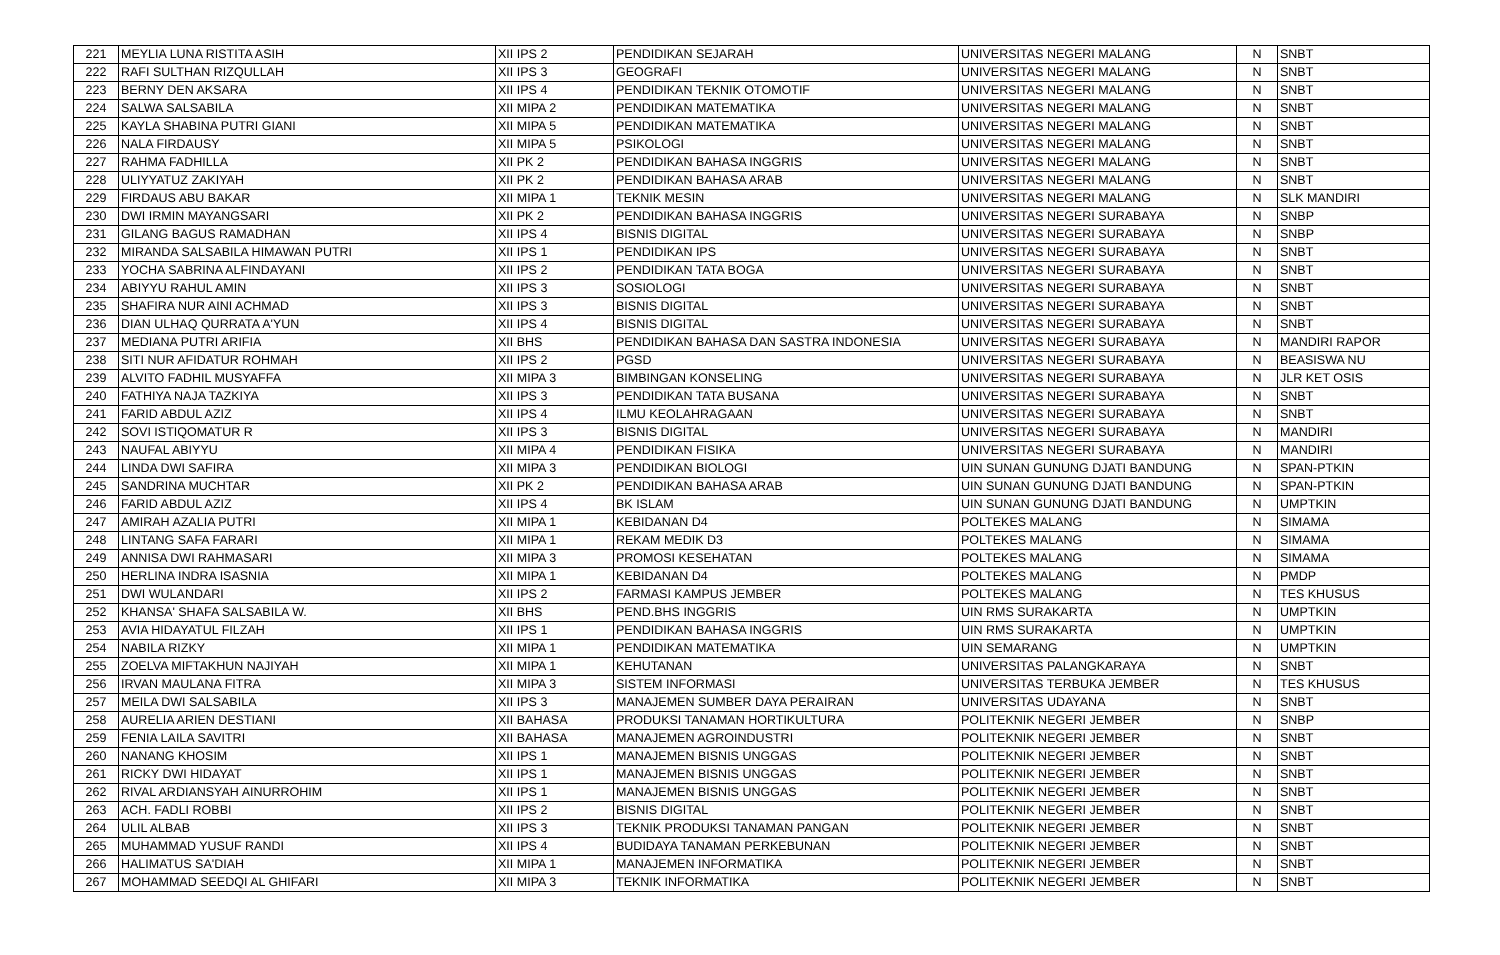| 221 | MEYLIA LUNA RISTITA ASIH | XII IPS 2 | PENDIDIKAN SEJARAH | UNIVERSITAS NEGERI MALANG | N | SNBT |
| 222 | RAFI SULTHAN RIZQULLAH | XII IPS 3 | GEOGRAFI | UNIVERSITAS NEGERI MALANG | N | SNBT |
| 223 | BERNY DEN AKSARA | XII IPS 4 | PENDIDIKAN TEKNIK OTOMOTIF | UNIVERSITAS NEGERI MALANG | N | SNBT |
| 224 | SALWA SALSABILA | XII MIPA 2 | PENDIDIKAN MATEMATIKA | UNIVERSITAS NEGERI MALANG | N | SNBT |
| 225 | KAYLA SHABINA PUTRI GIANI | XII MIPA 5 | PENDIDIKAN MATEMATIKA | UNIVERSITAS NEGERI MALANG | N | SNBT |
| 226 | NALA FIRDAUSY | XII MIPA 5 | PSIKOLOGI | UNIVERSITAS NEGERI MALANG | N | SNBT |
| 227 | RAHMA FADHILLA | XII PK 2 | PENDIDIKAN BAHASA INGGRIS | UNIVERSITAS NEGERI MALANG | N | SNBT |
| 228 | ULIYYATUZ ZAKIYAH | XII PK 2 | PENDIDIKAN BAHASA ARAB | UNIVERSITAS NEGERI MALANG | N | SNBT |
| 229 | FIRDAUS ABU BAKAR | XII MIPA 1 | TEKNIK MESIN | UNIVERSITAS NEGERI MALANG | N | SLK MANDIRI |
| 230 | DWI IRMIN MAYANGSARI | XII PK 2 | PENDIDIKAN BAHASA INGGRIS | UNIVERSITAS NEGERI SURABAYA | N | SNBP |
| 231 | GILANG BAGUS RAMADHAN | XII IPS 4 | BISNIS DIGITAL | UNIVERSITAS NEGERI SURABAYA | N | SNBP |
| 232 | MIRANDA SALSABILA HIMAWAN PUTRI | XII IPS 1 | PENDIDIKAN IPS | UNIVERSITAS NEGERI SURABAYA | N | SNBT |
| 233 | YOCHA SABRINA ALFINDAYANI | XII IPS 2 | PENDIDIKAN TATA BOGA | UNIVERSITAS NEGERI SURABAYA | N | SNBT |
| 234 | ABIYYU RAHUL AMIN | XII IPS 3 | SOSIOLOGI | UNIVERSITAS NEGERI SURABAYA | N | SNBT |
| 235 | SHAFIRA NUR AINI ACHMAD | XII IPS 3 | BISNIS DIGITAL | UNIVERSITAS NEGERI SURABAYA | N | SNBT |
| 236 | DIAN ULHAQ QURRATA A'YUN | XII IPS 4 | BISNIS DIGITAL | UNIVERSITAS NEGERI SURABAYA | N | SNBT |
| 237 | MEDIANA PUTRI ARIFIA | XII BHS | PENDIDIKAN BAHASA DAN SASTRA INDONESIA | UNIVERSITAS NEGERI SURABAYA | N | MANDIRI RAPOR |
| 238 | SITI NUR AFIDATUR ROHMAH | XII IPS 2 | PGSD | UNIVERSITAS NEGERI SURABAYA | N | BEASISWA NU |
| 239 | ALVITO FADHIL MUSYAFFA | XII MIPA 3 | BIMBINGAN KONSELING | UNIVERSITAS NEGERI SURABAYA | N | JLR KET OSIS |
| 240 | FATHIYA NAJA TAZKIYA | XII IPS 3 | PENDIDIKAN TATA BUSANA | UNIVERSITAS NEGERI SURABAYA | N | SNBT |
| 241 | FARID ABDUL AZIZ | XII IPS 4 | ILMU KEOLAHRAGAAN | UNIVERSITAS NEGERI SURABAYA | N | SNBT |
| 242 | SOVI ISTIQOMATUR R | XII IPS 3 | BISNIS DIGITAL | UNIVERSITAS NEGERI SURABAYA | N | MANDIRI |
| 243 | NAUFAL ABIYYU | XII MIPA 4 | PENDIDIKAN FISIKA | UNIVERSITAS NEGERI SURABAYA | N | MANDIRI |
| 244 | LINDA DWI SAFIRA | XII MIPA 3 | PENDIDIKAN BIOLOGI | UIN SUNAN GUNUNG DJATI BANDUNG | N | SPAN-PTKIN |
| 245 | SANDRINA MUCHTAR | XII PK 2 | PENDIDIKAN BAHASA ARAB | UIN SUNAN GUNUNG DJATI BANDUNG | N | SPAN-PTKIN |
| 246 | FARID ABDUL AZIZ | XII IPS 4 | BK ISLAM | UIN SUNAN GUNUNG DJATI BANDUNG | N | UMPTKIN |
| 247 | AMIRAH AZALIA PUTRI | XII MIPA 1 | KEBIDANAN D4 | POLTEKES MALANG | N | SIMAMA |
| 248 | LINTANG SAFA FARARI | XII MIPA 1 | REKAM MEDIK D3 | POLTEKES MALANG | N | SIMAMA |
| 249 | ANNISA DWI RAHMASARI | XII MIPA 3 | PROMOSI KESEHATAN | POLTEKES MALANG | N | SIMAMA |
| 250 | HERLINA INDRA ISASNIA | XII MIPA 1 | KEBIDANAN D4 | POLTEKES MALANG | N | PMDP |
| 251 | DWI WULANDARI | XII IPS 2 | FARMASI KAMPUS JEMBER | POLTEKES MALANG | N | TES KHUSUS |
| 252 | KHANSA' SHAFA SALSABILA W. | XII BHS | PEND.BHS INGGRIS | UIN RMS SURAKARTA | N | UMPTKIN |
| 253 | AVIA HIDAYATUL FILZAH | XII IPS 1 | PENDIDIKAN BAHASA INGGRIS | UIN RMS SURAKARTA | N | UMPTKIN |
| 254 | NABILA RIZKY | XII MIPA 1 | PENDIDIKAN MATEMATIKA | UIN SEMARANG | N | UMPTKIN |
| 255 | ZOELVA MIFTAKHUN NAJIYAH | XII MIPA 1 | KEHUTANAN | UNIVERSITAS PALANGKARAYA | N | SNBT |
| 256 | IRVAN MAULANA FITRA | XII MIPA 3 | SISTEM INFORMASI | UNIVERSITAS TERBUKA JEMBER | N | TES KHUSUS |
| 257 | MEILA DWI SALSABILA | XII IPS 3 | MANAJEMEN SUMBER DAYA PERAIRAN | UNIVERSITAS UDAYANA | N | SNBT |
| 258 | AURELIA ARIEN DESTIANI | XII BAHASA | PRODUKSI TANAMAN HORTIKULTURA | POLITEKNIK NEGERI JEMBER | N | SNBP |
| 259 | FENIA LAILA SAVITRI | XII BAHASA | MANAJEMEN AGROINDUSTRI | POLITEKNIK NEGERI JEMBER | N | SNBT |
| 260 | NANANG KHOSIM | XII IPS 1 | MANAJEMEN BISNIS UNGGAS | POLITEKNIK NEGERI JEMBER | N | SNBT |
| 261 | RICKY DWI HIDAYAT | XII IPS 1 | MANAJEMEN BISNIS UNGGAS | POLITEKNIK NEGERI JEMBER | N | SNBT |
| 262 | RIVAL ARDIANSYAH AINURROHIM | XII IPS 1 | MANAJEMEN BISNIS UNGGAS | POLITEKNIK NEGERI JEMBER | N | SNBT |
| 263 | ACH. FADLI ROBBI | XII IPS 2 | BISNIS DIGITAL | POLITEKNIK NEGERI JEMBER | N | SNBT |
| 264 | ULIL ALBAB | XII IPS 3 | TEKNIK PRODUKSI TANAMAN PANGAN | POLITEKNIK NEGERI JEMBER | N | SNBT |
| 265 | MUHAMMAD YUSUF RANDI | XII IPS 4 | BUDIDAYA TANAMAN PERKEBUNAN | POLITEKNIK NEGERI JEMBER | N | SNBT |
| 266 | HALIMATUS SA'DIAH | XII MIPA 1 | MANAJEMEN INFORMATIKA | POLITEKNIK NEGERI JEMBER | N | SNBT |
| 267 | MOHAMMAD SEEDQI AL GHIFARI | XII MIPA 3 | TEKNIK INFORMATIKA | POLITEKNIK NEGERI JEMBER | N | SNBT |